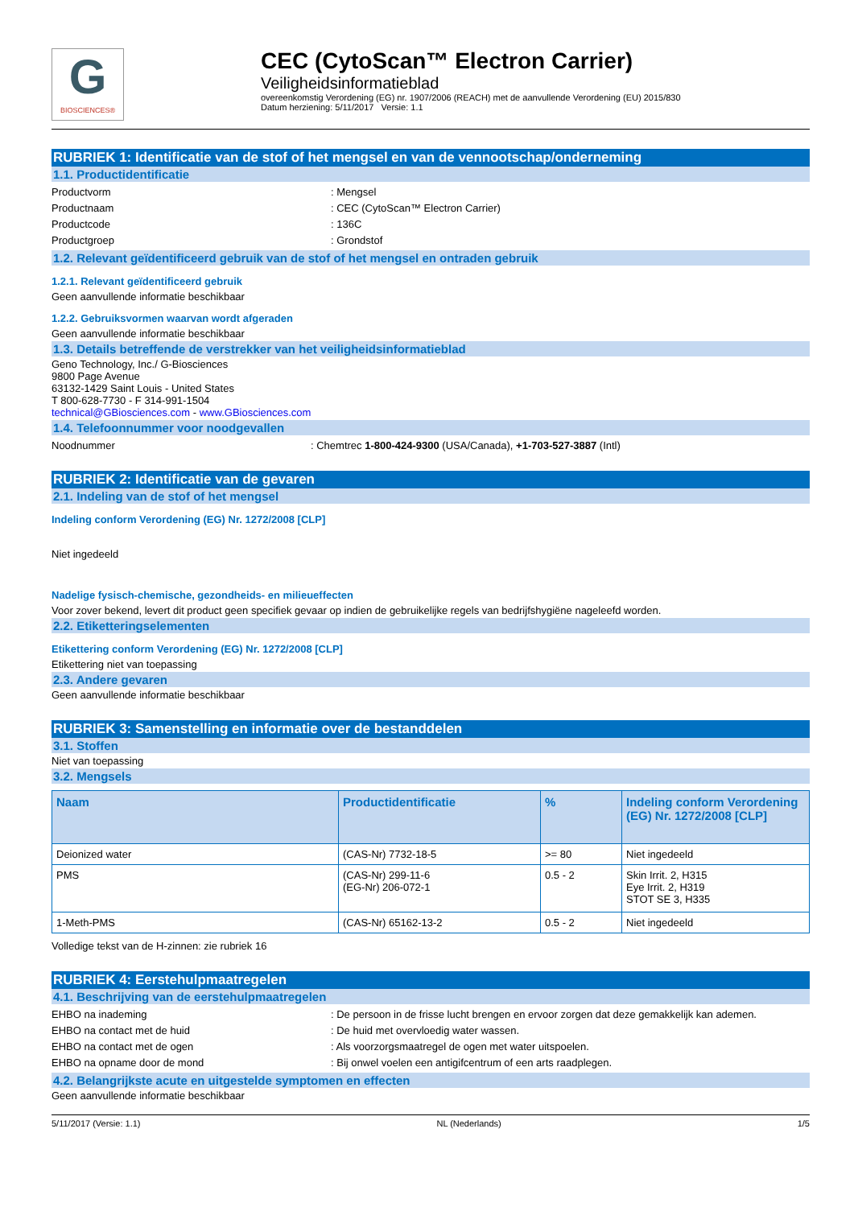G
BIOSCIENCES®
CEC (CytoScan™ Electron Carrier)
Veiligheidsinformatieblad
overeenkomstig Verordening (EG) nr. 1907/2006 (REACH) met de aanvullende Verordening (EU) 2015/830
Datum herziening: 5/11/2017 Versie: 1.1
RUBRIEK 1: Identificatie van de stof of het mengsel en van de vennootschap/onderneming
1.1. Productidentificatie
Productvorm : Mengsel
Productnaam : CEC (CytoScan™ Electron Carrier)
Productcode : 136C
Productgroep : Grondstof
1.2. Relevant geïdentificeerd gebruik van de stof of het mengsel en ontraden gebruik
1.2.1. Relevant geïdentificeerd gebruik
Geen aanvullende informatie beschikbaar
1.2.2. Gebruiksvormen waarvan wordt afgeraden
Geen aanvullende informatie beschikbaar
1.3. Details betreffende de verstrekker van het veiligheidsinformatieblad
Geno Technology, Inc./ G-Biosciences
9800 Page Avenue
63132-1429 Saint Louis - United States
T 800-628-7730 - F 314-991-1504
technical@GBiosciences.com - www.GBiosciences.com
1.4. Telefoonnummer voor noodgevallen
Noodnummer : Chemtrec 1-800-424-9300 (USA/Canada), +1-703-527-3887 (Intl)
RUBRIEK 2: Identificatie van de gevaren
2.1. Indeling van de stof of het mengsel
Indeling conform Verordening (EG) Nr. 1272/2008 [CLP]
Niet ingedeeld
Nadelige fysisch-chemische, gezondheids- en milieueffecten
Voor zover bekend, levert dit product geen specifiek gevaar op indien de gebruikelijke regels van bedrijfshygiëne nageleefd worden.
2.2. Etiketteringselementen
Etikettering conform Verordening (EG) Nr. 1272/2008 [CLP]
Etikettering niet van toepassing
2.3. Andere gevaren
Geen aanvullende informatie beschikbaar
RUBRIEK 3: Samenstelling en informatie over de bestanddelen
3.1. Stoffen
Niet van toepassing
3.2. Mengsels
| Naam | Productidentificatie | % | Indeling conform Verordening (EG) Nr. 1272/2008 [CLP] |
| --- | --- | --- | --- |
| Deionized water | (CAS-Nr) 7732-18-5 | >= 80 | Niet ingedeeld |
| PMS | (CAS-Nr) 299-11-6 (EG-Nr) 206-072-1 | 0.5 - 2 | Skin Irrit. 2, H315 Eye Irrit. 2, H319 STOT SE 3, H335 |
| 1-Meth-PMS | (CAS-Nr) 65162-13-2 | 0.5 - 2 | Niet ingedeeld |
Volledige tekst van de H-zinnen: zie rubriek 16
RUBRIEK 4: Eerstehulpmaatregelen
4.1. Beschrijving van de eerstehulpmaatregelen
EHBO na inademing : De persoon in de frisse lucht brengen en ervoor zorgen dat deze gemakkelijk kan ademen.
EHBO na contact met de huid : De huid met overvloedig water wassen.
EHBO na contact met de ogen : Als voorzorgsmaatregel de ogen met water uitspoelen.
EHBO na opname door de mond : Bij onwel voelen een antigifcentrum of een arts raadplegen.
4.2. Belangrijkste acute en uitgestelde symptomen en effecten
Geen aanvullende informatie beschikbaar
5/11/2017 (Versie: 1.1) NL (Nederlands) 1/5